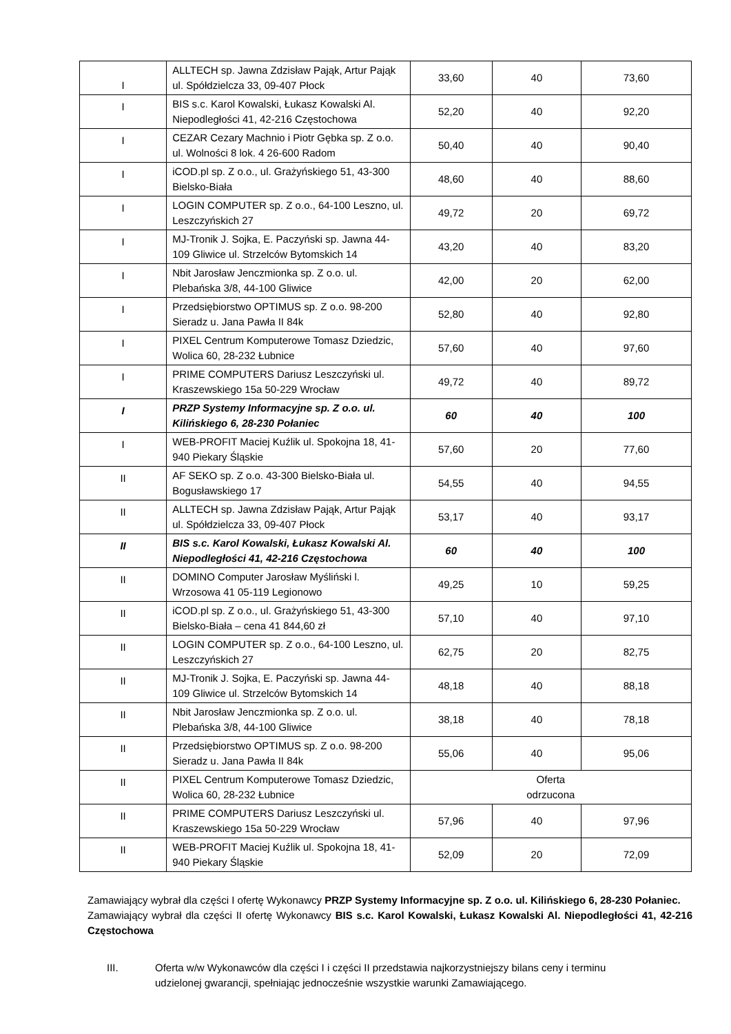| I | ALLTECH sp. Jawna Zdzisław Pająk, Artur Pająk ul. Spółdzielcza 33, 09-407 Płock | 33,60 | 40 | 73,60 |
| I | BIS s.c. Karol Kowalski, Łukasz Kowalski Al. Niepodległości 41, 42-216 Częstochowa | 52,20 | 40 | 92,20 |
| I | CEZAR Cezary Machnio i Piotr Gębka sp. Z o.o. ul. Wolności 8 lok. 4 26-600 Radom | 50,40 | 40 | 90,40 |
| I | iCOD.pl sp. Z o.o., ul. Grażyńskiego 51, 43-300 Bielsko-Biała | 48,60 | 40 | 88,60 |
| I | LOGIN COMPUTER sp. Z o.o., 64-100 Leszno, ul. Leszczyńskich 27 | 49,72 | 20 | 69,72 |
| I | MJ-Tronik J. Sojka, E. Paczyński sp. Jawna 44-109 Gliwice ul. Strzelców Bytomskich 14 | 43,20 | 40 | 83,20 |
| I | Nbit Jarosław Jenczmionka sp. Z o.o. ul. Plebańska 3/8, 44-100 Gliwice | 42,00 | 20 | 62,00 |
| I | Przedsiębiorstwo OPTIMUS sp. Z o.o. 98-200 Sieradz u. Jana Pawła II 84k | 52,80 | 40 | 92,80 |
| I | PIXEL Centrum Komputerowe Tomasz Dziedzic, Wolica 60, 28-232 Łubnice | 57,60 | 40 | 97,60 |
| I | PRIME COMPUTERS Dariusz Leszczyński ul. Kraszewskiego 15a 50-229 Wrocław | 49,72 | 40 | 89,72 |
| I | PRZP Systemy Informacyjne sp. Z o.o. ul. Kilińskiego 6, 28-230 Połaniec | 60 | 40 | 100 |
| I | WEB-PROFIT Maciej Kuźlik ul. Spokojna 18, 41-940 Piekary Śląskie | 57,60 | 20 | 77,60 |
| II | AF SEKO sp. Z o.o. 43-300 Bielsko-Biała ul. Bogusławskiego 17 | 54,55 | 40 | 94,55 |
| II | ALLTECH sp. Jawna Zdzisław Pająk, Artur Pająk ul. Spółdzielcza 33, 09-407 Płock | 53,17 | 40 | 93,17 |
| II | BIS s.c. Karol Kowalski, Łukasz Kowalski Al. Niepodległości 41, 42-216 Częstochowa | 60 | 40 | 100 |
| II | DOMINO Computer Jarosław Myśliński l. Wrzosowa 41 05-119 Legionowo | 49,25 | 10 | 59,25 |
| II | iCOD.pl sp. Z o.o., ul. Grażyńskiego 51, 43-300 Bielsko-Biała – cena 41 844,60 zł | 57,10 | 40 | 97,10 |
| II | LOGIN COMPUTER sp. Z o.o., 64-100 Leszno, ul. Leszczyńskich 27 | 62,75 | 20 | 82,75 |
| II | MJ-Tronik J. Sojka, E. Paczyński sp. Jawna 44-109 Gliwice ul. Strzelców Bytomskich 14 | 48,18 | 40 | 88,18 |
| II | Nbit Jarosław Jenczmionka sp. Z o.o. ul. Plebańska 3/8, 44-100 Gliwice | 38,18 | 40 | 78,18 |
| II | Przedsiębiorstwo OPTIMUS sp. Z o.o. 98-200 Sieradz u. Jana Pawła II 84k | 55,06 | 40 | 95,06 |
| II | PIXEL Centrum Komputerowe Tomasz Dziedzic, Wolica 60, 28-232 Łubnice | Oferta odrzucona | | |
| II | PRIME COMPUTERS Dariusz Leszczyński ul. Kraszewskiego 15a 50-229 Wrocław | 57,96 | 40 | 97,96 |
| II | WEB-PROFIT Maciej Kuźlik ul. Spokojna 18, 41-940 Piekary Śląskie | 52,09 | 20 | 72,09 |
Zamawiający wybrał dla części I ofertę Wykonawcy PRZP Systemy Informacyjne sp. Z o.o. ul. Kilińskiego 6, 28-230 Połaniec.
Zamawiający wybrał dla części II ofertę Wykonawcy BIS s.c. Karol Kowalski, Łukasz Kowalski Al. Niepodległości 41, 42-216 Częstochowa
III. Oferta w/w Wykonawców dla części I i części II przedstawia najkorzystniejszy bilans ceny i terminu udzielonej gwarancji, spełniając jednocześnie wszystkie warunki Zamawiającego.